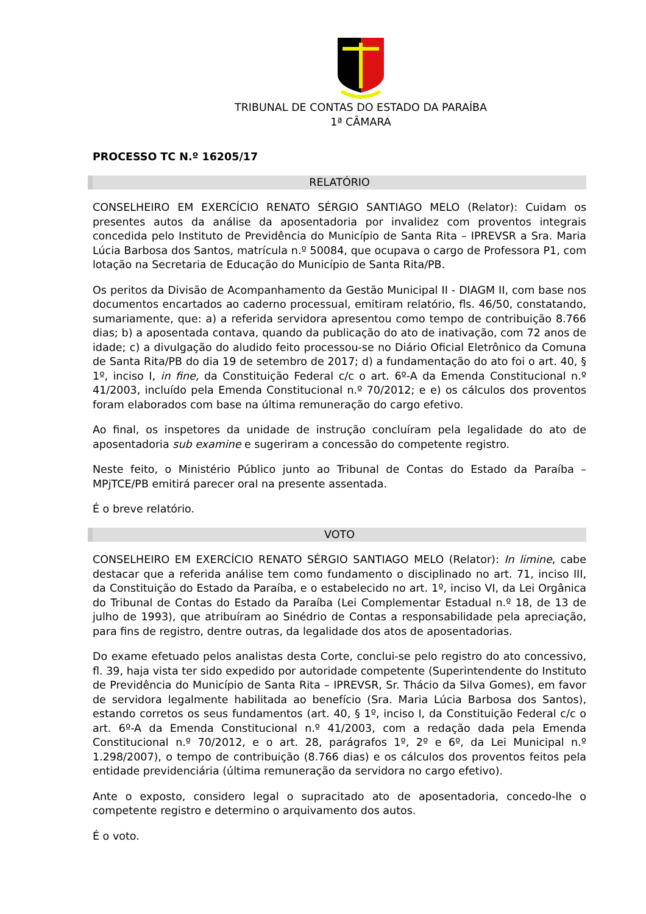TRIBUNAL DE CONTAS DO ESTADO DA PARAÍBA
1ª CÂMARA
PROCESSO TC N.º 16205/17
RELATÓRIO
CONSELHEIRO EM EXERCÍCIO RENATO SÉRGIO SANTIAGO MELO (Relator): Cuidam os presentes autos da análise da aposentadoria por invalidez com proventos integrais concedida pelo Instituto de Previdência do Município de Santa Rita – IPREVSR a Sra. Maria Lúcia Barbosa dos Santos, matrícula n.º 50084, que ocupava o cargo de Professora P1, com lotação na Secretaria de Educação do Município de Santa Rita/PB.
Os peritos da Divisão de Acompanhamento da Gestão Municipal II - DIAGM II, com base nos documentos encartados ao caderno processual, emitiram relatório, fls. 46/50, constatando, sumariamente, que: a) a referida servidora apresentou como tempo de contribuição 8.766 dias; b) a aposentada contava, quando da publicação do ato de inativação, com 72 anos de idade; c) a divulgação do aludido feito processou-se no Diário Oficial Eletrônico da Comuna de Santa Rita/PB do dia 19 de setembro de 2017; d) a fundamentação do ato foi o art. 40, § 1º, inciso I, in fine, da Constituição Federal c/c o art. 6º-A da Emenda Constitucional n.º 41/2003, incluído pela Emenda Constitucional n.º 70/2012; e e) os cálculos dos proventos foram elaborados com base na última remuneração do cargo efetivo.
Ao final, os inspetores da unidade de instrução concluíram pela legalidade do ato de aposentadoria sub examine e sugeriram a concessão do competente registro.
Neste feito, o Ministério Público junto ao Tribunal de Contas do Estado da Paraíba – MPjTCE/PB emitirá parecer oral na presente assentada.
É o breve relatório.
VOTO
CONSELHEIRO EM EXERCÍCIO RENATO SÉRGIO SANTIAGO MELO (Relator): In limine, cabe destacar que a referida análise tem como fundamento o disciplinado no art. 71, inciso III, da Constituição do Estado da Paraíba, e o estabelecido no art. 1º, inciso VI, da Lei Orgânica do Tribunal de Contas do Estado da Paraíba (Lei Complementar Estadual n.º 18, de 13 de julho de 1993), que atribuíram ao Sinédrio de Contas a responsabilidade pela apreciação, para fins de registro, dentre outras, da legalidade dos atos de aposentadorias.
Do exame efetuado pelos analistas desta Corte, conclui-se pelo registro do ato concessivo, fl. 39, haja vista ter sido expedido por autoridade competente (Superintendente do Instituto de Previdência do Município de Santa Rita – IPREVSR, Sr. Thácio da Silva Gomes), em favor de servidora legalmente habilitada ao benefício (Sra. Maria Lúcia Barbosa dos Santos), estando corretos os seus fundamentos (art. 40, § 1º, inciso I, da Constituição Federal c/c o art. 6º-A da Emenda Constitucional n.º 41/2003, com a redação dada pela Emenda Constitucional n.º 70/2012, e o art. 28, parágrafos 1º, 2º e 6º, da Lei Municipal n.º 1.298/2007), o tempo de contribuição (8.766 dias) e os cálculos dos proventos feitos pela entidade previdenciária (última remuneração da servidora no cargo efetivo).
Ante o exposto, considero legal o supracitado ato de aposentadoria, concedo-lhe o competente registro e determino o arquivamento dos autos.
É o voto.